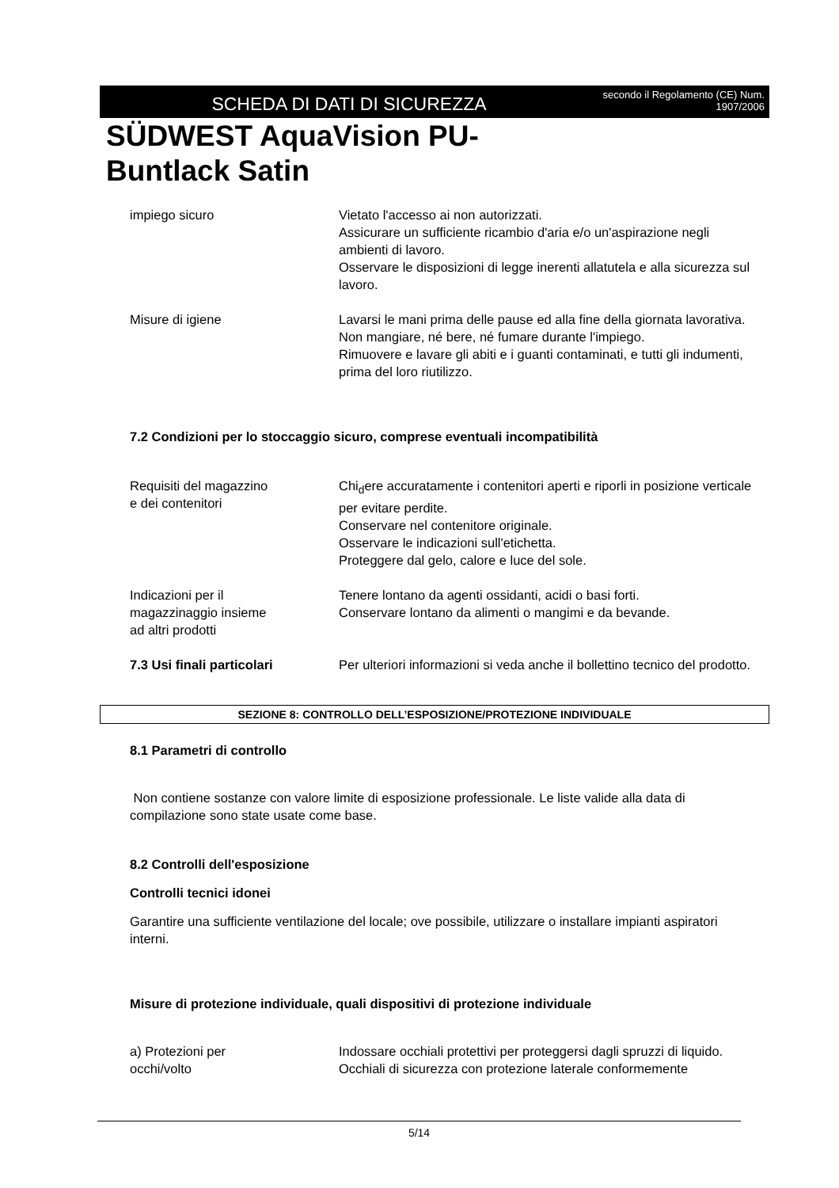SCHEDA DI DATI DI SICUREZZA
secondo il Regolamento (CE) Num.
1907/2006
SÜDWEST AquaVision PU-
Buntlack Satin
impiego sicuro Vietato l'accesso ai non autorizzati.
Assicurare un sufficiente ricambio d'aria e/o un'aspirazione negli ambienti di lavoro.
Osservare le disposizioni di legge inerenti allatutela e alla sicurezza sul lavoro.
Misure di igiene Lavarsi le mani prima delle pause ed alla fine della giornata lavorativa.
Non mangiare, né bere, né fumare durante l'impiego.
Rimuovere e lavare gli abiti e i guanti contaminati, e tutti gli indumenti, prima del loro riutilizzo.
7.2 Condizioni per lo stoccaggio sicuro, comprese eventuali incompatibilità
Requisiti del magazzino
e dei contenitori
Chi<sub>d</sub>ere accuratamente i contenitori aperti e riporli in posizione verticale per evitare perdite.
Conservare nel contenitore originale.
Osservare le indicazioni sull'etichetta.
Proteggere dal gelo, calore e luce del sole.
Indicazioni per il
magazzinaggio insieme
ad altri prodotti
Tenere lontano da agenti ossidanti, acidi o basi forti.
Conservare lontano da alimenti o mangimi e da bevande.
7.3 Usi finali particolari Per ulteriori informazioni si veda anche il bollettino tecnico del prodotto.
SEZIONE 8: CONTROLLO DELL’ESPOSIZIONE/PROTEZIONE INDIVIDUALE
8.1 Parametri di controllo
Non contiene sostanze con valore limite di esposizione professionale. Le liste valide alla data di compilazione sono state usate come base.
8.2 Controlli dell'esposizione
Controlli tecnici idonei
Garantire una sufficiente ventilazione del locale; ove possibile, utilizzare o installare impianti aspiratori interni.
Misure di protezione individuale, quali dispositivi di protezione individuale
a) Protezioni per
occhi/volto
Indossare occhiali protettivi per proteggersi dagli spruzzi di liquido.
Occhiali di sicurezza con protezione laterale conformemente
5/14